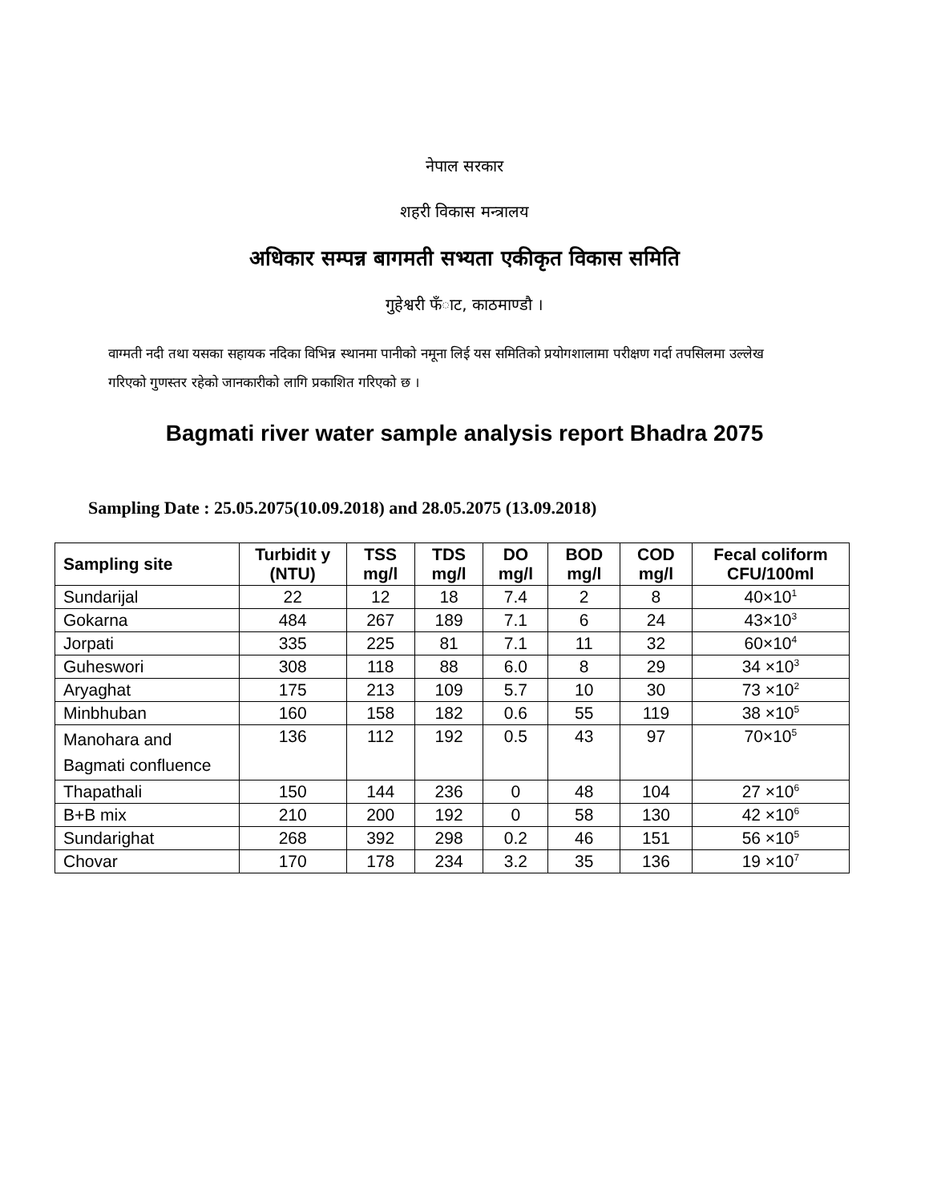नेपाल सरकार
शहरी विकास मन्त्रालय
अधिकार सम्पन्न बागमती सभ्यता एकीकृत विकास समिति
गुहेश्वरी फँाट, काठमाण्डौ ।
वाग्मती नदी तथा यसका सहायक नदिका विभिन्न स्थानमा पानीको नमूना लिई यस समितिको प्रयोगशालामा परीक्षण गर्दा तपसिलमा उल्लेख गरिएको गुणस्तर रहेको जानकारीको लागि प्रकाशित गरिएको छ ।
Bagmati river water sample analysis report Bhadra 2075
Sampling Date : 25.05.2075(10.09.2018) and 28.05.2075 (13.09.2018)
| Sampling site | Turbidit y (NTU) | TSS mg/l | TDS mg/l | DO mg/l | BOD mg/l | COD mg/l | Fecal coliform CFU/100ml |
| --- | --- | --- | --- | --- | --- | --- | --- |
| Sundarijal | 22 | 12 | 18 | 7.4 | 2 | 8 | 40×10<sup>1</sup> |
| Gokarna | 484 | 267 | 189 | 7.1 | 6 | 24 | 43×10<sup>3</sup> |
| Jorpati | 335 | 225 | 81 | 7.1 | 11 | 32 | 60×10<sup>4</sup> |
| Guheswori | 308 | 118 | 88 | 6.0 | 8 | 29 | 34 ×10<sup>3</sup> |
| Aryaghat | 175 | 213 | 109 | 5.7 | 10 | 30 | 73 ×10<sup>2</sup> |
| Minbhuban | 160 | 158 | 182 | 0.6 | 55 | 119 | 38 ×10<sup>5</sup> |
| Manohara and Bagmati confluence | 136 | 112 | 192 | 0.5 | 43 | 97 | 70×10<sup>5</sup> |
| Thapathali | 150 | 144 | 236 | 0 | 48 | 104 | 27 ×10<sup>6</sup> |
| B+B mix | 210 | 200 | 192 | 0 | 58 | 130 | 42 ×10<sup>6</sup> |
| Sundarighat | 268 | 392 | 298 | 0.2 | 46 | 151 | 56 ×10<sup>5</sup> |
| Chovar | 170 | 178 | 234 | 3.2 | 35 | 136 | 19 ×10<sup>7</sup> |